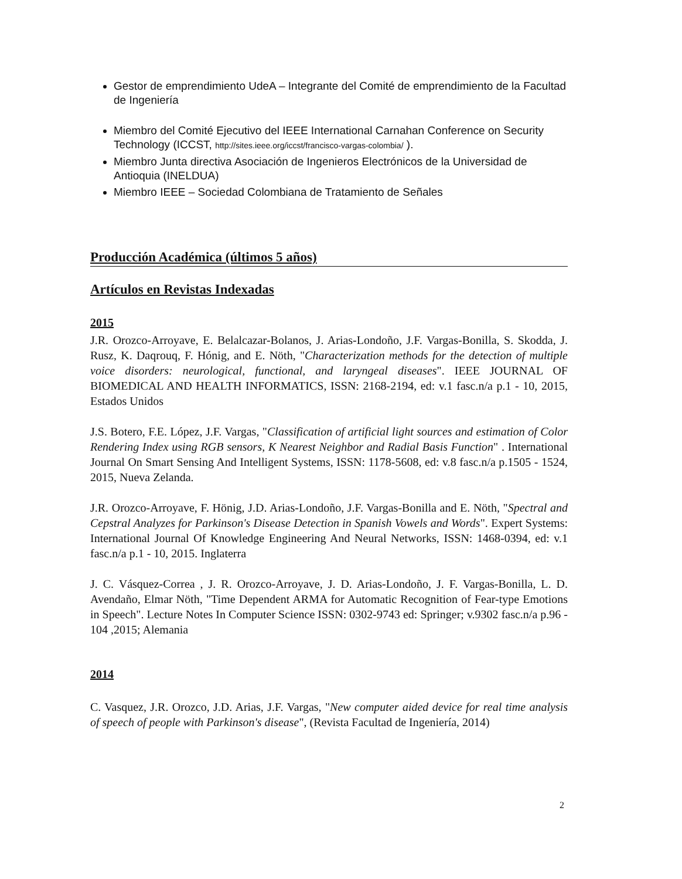Gestor de emprendimiento UdeA – Integrante del Comité de emprendimiento de la Facultad de Ingeniería
Miembro del Comité Ejecutivo del IEEE International Carnahan Conference on Security Technology (ICCST, http://sites.ieee.org/iccst/francisco-vargas-colombia/ ).
Miembro Junta directiva Asociación de Ingenieros Electrónicos de la Universidad de Antioquia (INELDUA)
Miembro IEEE – Sociedad Colombiana de Tratamiento de Señales
Producción Académica (últimos 5 años)
Artículos en Revistas Indexadas
2015
J.R. Orozco-Arroyave, E. Belalcazar-Bolanos, J. Arias-Londoño, J.F. Vargas-Bonilla, S. Skodda, J. Rusz, K. Daqrouq, F. Hónig, and E. Nöth, "Characterization methods for the detection of multiple voice disorders: neurological, functional, and laryngeal diseases". IEEE JOURNAL OF BIOMEDICAL AND HEALTH INFORMATICS, ISSN: 2168-2194, ed: v.1 fasc.n/a p.1 - 10, 2015, Estados Unidos
J.S. Botero, F.E. López, J.F. Vargas, "Classification of artificial light sources and estimation of Color Rendering Index using RGB sensors, K Nearest Neighbor and Radial Basis Function" . International Journal On Smart Sensing And Intelligent Systems, ISSN: 1178-5608, ed: v.8 fasc.n/a p.1505 - 1524, 2015, Nueva Zelanda.
J.R. Orozco-Arroyave, F. Hönig, J.D. Arias-Londoño, J.F. Vargas-Bonilla and E. Nöth, "Spectral and Cepstral Analyzes for Parkinson's Disease Detection in Spanish Vowels and Words". Expert Systems: International Journal Of Knowledge Engineering And Neural Networks, ISSN: 1468-0394, ed: v.1 fasc.n/a p.1 - 10, 2015. Inglaterra
J. C. Vásquez-Correa , J. R. Orozco-Arroyave, J. D. Arias-Londoño, J. F. Vargas-Bonilla, L. D. Avendaño, Elmar Nöth, "Time Dependent ARMA for Automatic Recognition of Fear-type Emotions in Speech". Lecture Notes In Computer Science ISSN: 0302-9743 ed: Springer; v.9302 fasc.n/a p.96 - 104 ,2015; Alemania
2014
C. Vasquez, J.R. Orozco, J.D. Arias, J.F. Vargas, "New computer aided device for real time analysis of speech of people with Parkinson's disease", (Revista Facultad de Ingeniería, 2014)
2